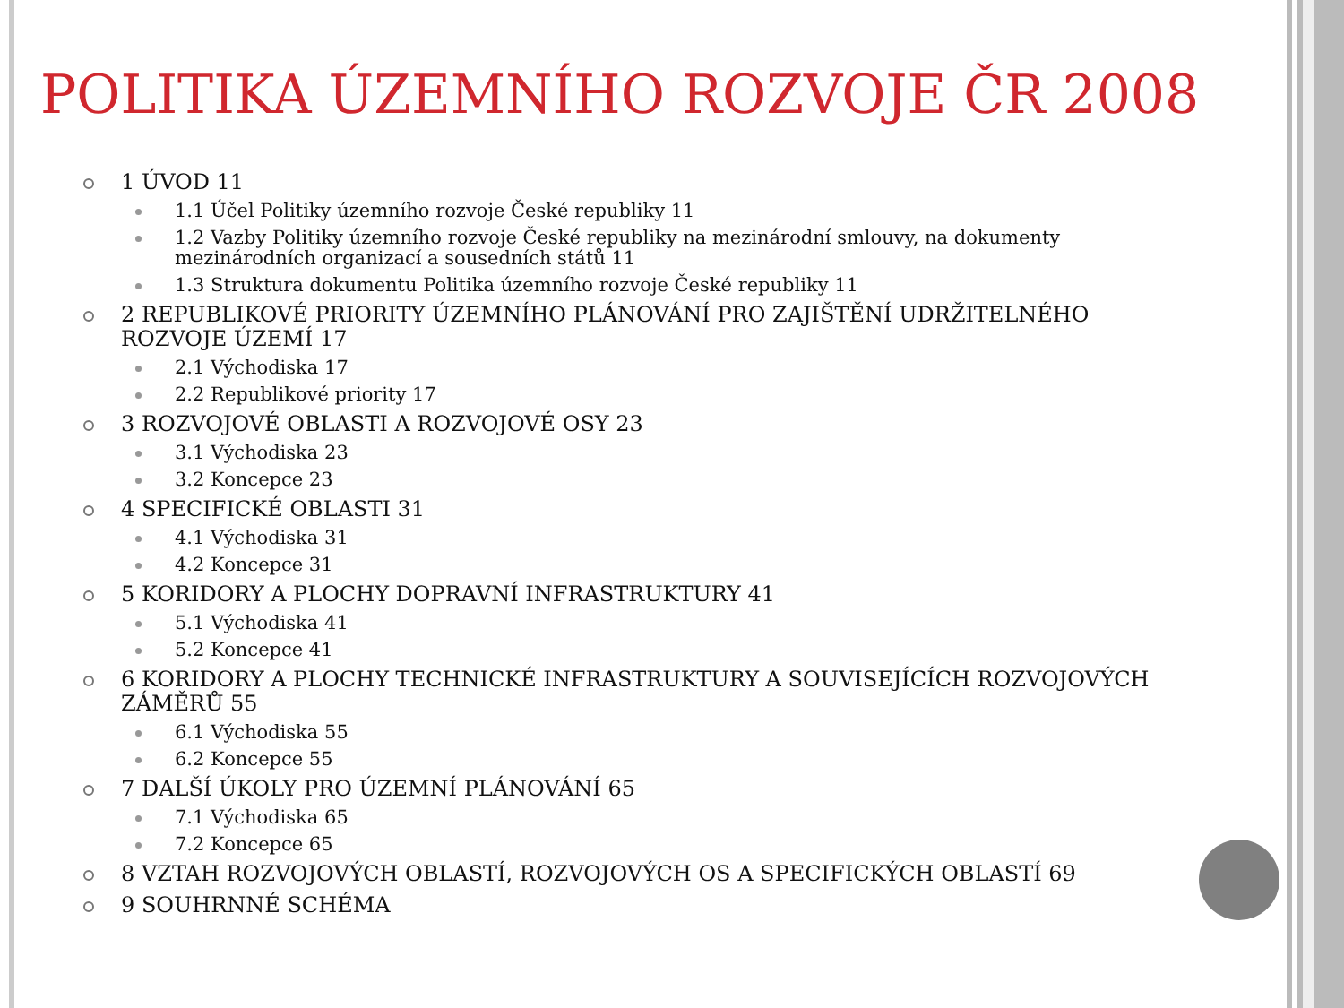POLITIKA ÚZEMNÍHO ROZVOJE ČR 2008
1 ÚVOD 11
1.1 Účel Politiky územního rozvoje České republiky 11
1.2 Vazby Politiky územního rozvoje České republiky na mezinárodní smlouvy, na dokumenty mezinárodních organizací a sousedních států 11
1.3 Struktura dokumentu Politika územního rozvoje České republiky 11
2 REPUBLIKOVÉ PRIORITY ÚZEMNÍHO PLÁNOVÁNÍ PRO ZAJIŠTĚNÍ UDRŽITELNÉHO ROZVOJE ÚZEMÍ 17
2.1 Východiska 17
2.2 Republikové priority 17
3 ROZVOJOVÉ OBLASTI A ROZVOJOVÉ OSY 23
3.1 Východiska 23
3.2 Koncepce 23
4 SPECIFICKÉ OBLASTI 31
4.1 Východiska 31
4.2 Koncepce 31
5 KORIDORY A PLOCHY DOPRAVNÍ INFRASTRUKTURY 41
5.1 Východiska 41
5.2 Koncepce 41
6 KORIDORY A PLOCHY TECHNICKÉ INFRASTRUKTURY A SOUVISEJÍCÍCH ROZVOJOVÝCH ZÁMĚRŮ 55
6.1 Východiska 55
6.2 Koncepce 55
7 DALŠÍ ÚKOLY PRO ÚZEMNÍ PLÁNOVÁNÍ 65
7.1 Východiska 65
7.2 Koncepce 65
8 VZTAH ROZVOJOVÝCH OBLASTÍ, ROZVOJOVÝCH OS A SPECIFICKÝCH OBLASTÍ 69
9 SOUHRNNÉ SCHÉMA